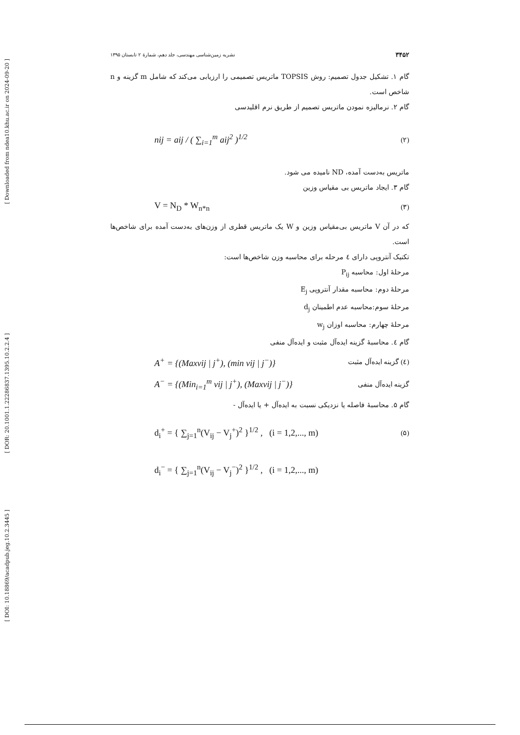[ Downloaded from ndea10.khu.ac.ir on 2024-09-20 ]
[ DOR: 20.1001.1.22286837.1395.10.2.2.4 ]
[ DOI: 10.18869/acadpub.jeg.10.2.3445 ]
۳۴۵۲ نشریه زمین‌شناسی مهندسی، جلد دهم، شمارۀ ۲ تابستان ۱۳۹۵
گام ۱. تشکیل جدول تصمیم: روش TOPSIS ماتریس تصمیمی را ارزیابی می‌کند که شامل m گزینه و n شاخص است.
گام ۲. نرمالیزه نمودن ماتریس تصمیم از طریق نرم اقلیدسی
nij = aij / ( ∑<sub>i=1</sub><sup>m</sup> aij<sup>2</sup> )<sup>1/2</sup> (۲)
ماتریس به‌دست آمده، ND نامیده می شود.
گام ۳. ایجاد ماتریس بی مقیاس وزین
V = N<sub>D</sub> * W<sub>n*n</sub> (۳)
که در آن V ماتریس بی‌مقیاس وزین و W یک ماتریس قطری از وزن‌های به‌دست آمده برای شاخص‌ها است.
تکنیک آنتروپی دارای ٤ مرحله برای محاسبه وزن شاخص‌ها است:
مرحلۀ اول: محاسبه P<sub>ij</sub>
مرحلۀ دوم: محاسبه مقدار آنتروپی E<sub>j</sub>
مرحلۀ سوم:محاسبه عدم اطمینان d<sub>j</sub>
مرحلۀ چهارم: محاسبه اوزان w<sub>j</sub>
گام ٤. محاسبۀ گزینه ایده‌آل مثبت و ایده‌آل منفی
A<sup>+</sup> = {(Maxvij | j<sup>+</sup>), (min vij | j<sup>−</sup>)} (٤) گزینه ایده‌آل مثبت
A<sup>−</sup> = {(Min<sub>i=1</sub><sup>m</sup> vij | j<sup>+</sup>), (Maxvij | j<sup>−</sup>)} گزینه ایده‌آل منفی
گام ۵. محاسبۀ فاصله یا نزدیکی نسبت به ایده‌آل + یا ایده‌آل -
d<sub>i</sub><sup>+</sup> = { ∑<sub>j=1</sub><sup>n</sup>(V<sub>ij</sub> − V<sub>j</sub><sup>+</sup>)<sup>2</sup> }<sup>1/2</sup> , (i = 1,2,..., m) (۵)
d<sub>i</sub><sup>−</sup> = { ∑<sub>j=1</sub><sup>n</sup>(V<sub>ij</sub> − V<sub>j</sub><sup>−</sup>)<sup>2</sup> }<sup>1/2</sup> , (i = 1,2,..., m)